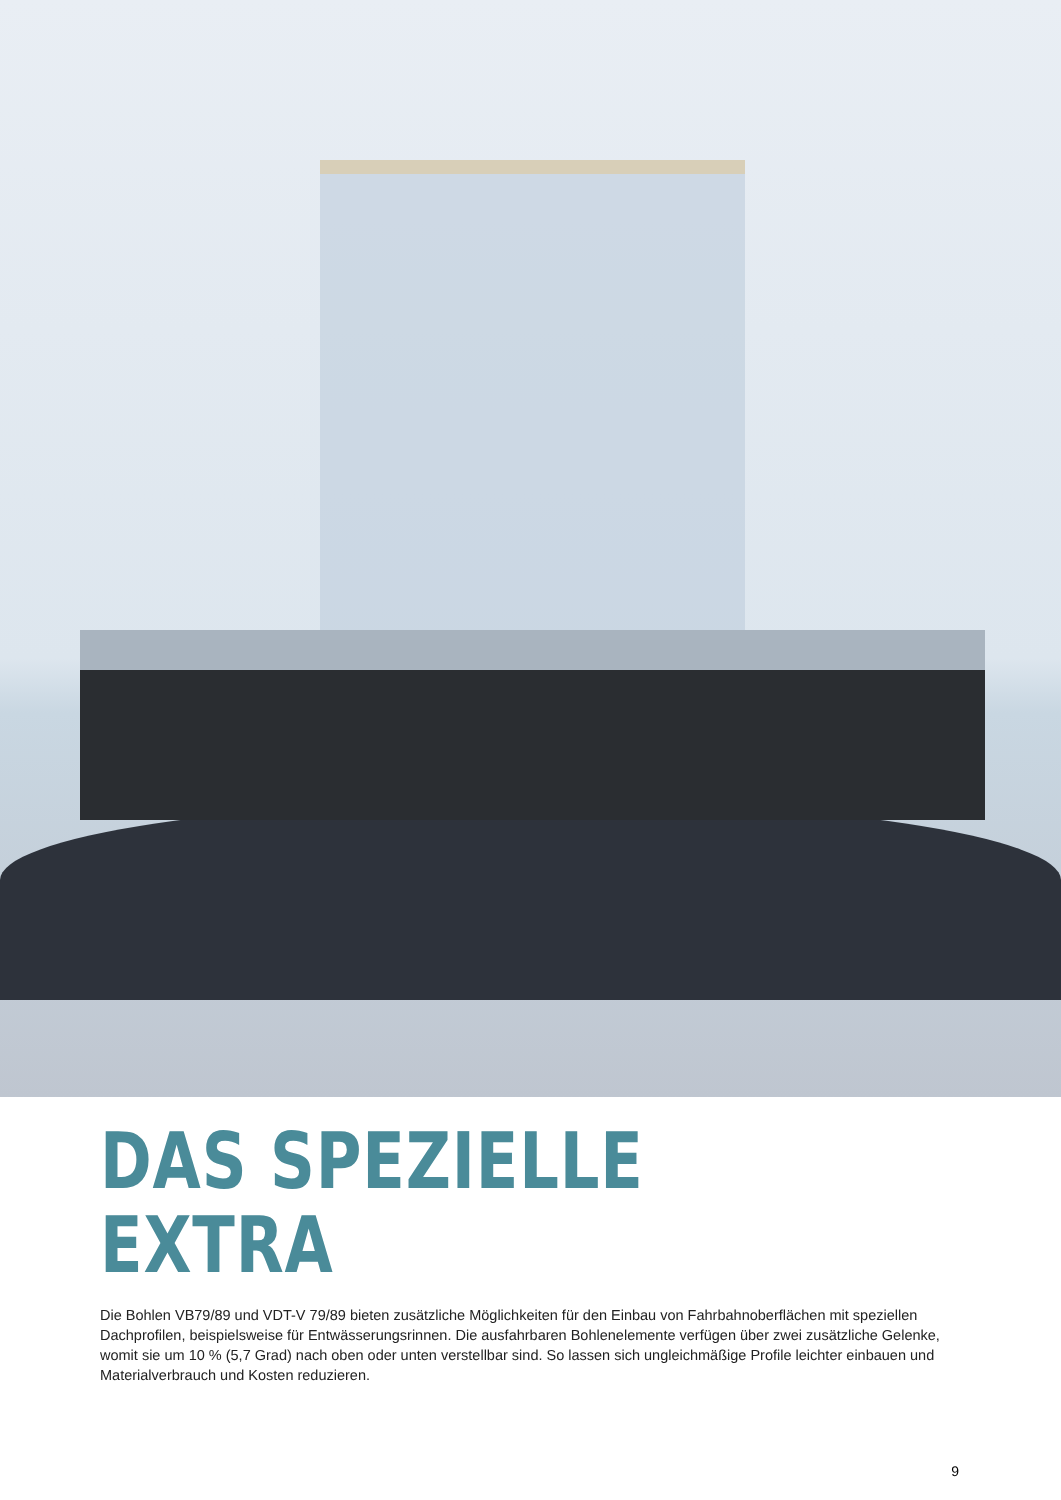DAS SPEZIELLE
EXTRA
Die Bohlen VB79/89 und VDT-V 79/89 bieten zusätzliche Möglichkeiten für den Einbau von Fahrbahnoberflächen mit speziellen Dachprofilen, beispielsweise für Entwässerungsrinnen. Die ausfahrbaren Bohlenelemente verfügen über zwei zusätzliche Gelenke, womit sie um 10 % (5,7 Grad) nach oben oder unten verstellbar sind. So lassen sich ungleichmäßige Profile leichter einbauen und Materialverbrauch und Kosten reduzieren.
9